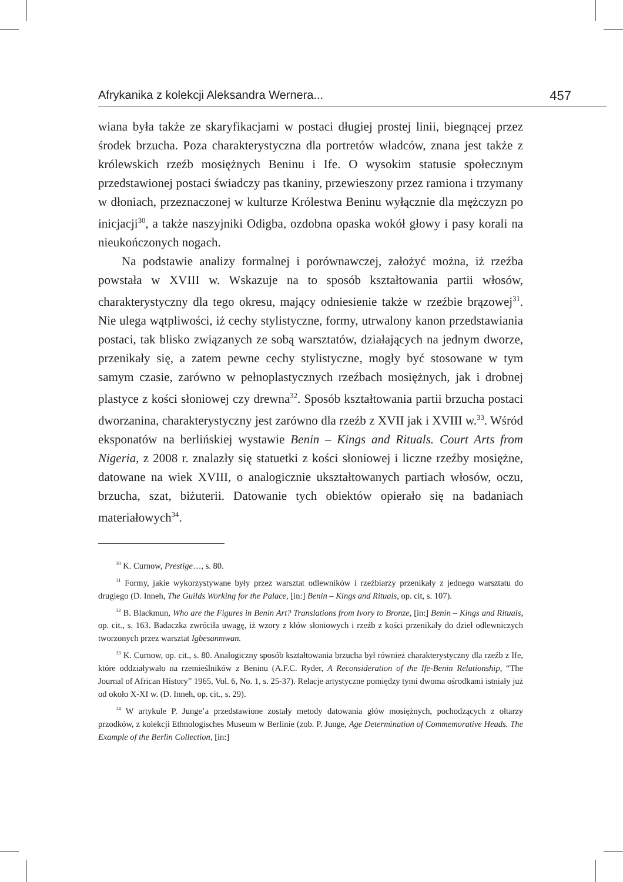Afrykanika z kolekcji Aleksandra Wernera... 457
wiana była także ze skaryfikacjami w postaci długiej prostej linii, biegnącej przez środek brzucha. Poza charakterystyczna dla portretów władców, znana jest także z królewskich rzeźb mosiężnych Beninu i Ife. O wysokim statusie społecznym przedstawionej postaci świadczy pas tkaniny, przewieszony przez ramiona i trzymany w dłoniach, przeznaczonej w kulturze Królestwa Beninu wyłącznie dla mężczyzn po inicjacji<sup>30</sup>, a także naszyjniki Odigba, ozdobna opaska wokół głowy i pasy korali na nieukończonych nogach.
Na podstawie analizy formalnej i porównawczej, założyć można, iż rzeźba powstała w XVIII w. Wskazuje na to sposób kształtowania partii włosów, charakterystyczny dla tego okresu, mający odniesienie także w rzeźbie brązowej<sup>31</sup>. Nie ulega wątpliwości, iż cechy stylistyczne, formy, utrwalony kanon przedstawiania postaci, tak blisko związanych ze sobą warsztatów, działających na jednym dworze, przenikały się, a zatem pewne cechy stylistyczne, mogły być stosowane w tym samym czasie, zarówno w pełnoplastycznych rzeźbach mosiężnych, jak i drobnej plastyce z kości słoniowej czy drewna<sup>32</sup>. Sposób kształtowania partii brzucha postaci dworzanina, charakterystyczny jest zarówno dla rzeźb z XVII jak i XVIII w.<sup>33</sup>. Wśród eksponatów na berlińskiej wystawie Benin – Kings and Rituals. Court Arts from Nigeria, z 2008 r. znalazły się statuetki z kości słoniowej i liczne rzeźby mosiężne, datowane na wiek XVIII, o analogicznie ukształtowanych partiach włosów, oczu, brzucha, szat, biżuterii. Datowanie tych obiektów opierało się na badaniach materiałowych<sup>34</sup>.
<sup>30</sup> K. Curnow, Prestige…, s. 80.
<sup>31</sup> Formy, jakie wykorzystywane były przez warsztat odlewników i rzeźbiarzy przenikały z jednego warsztatu do drugiego (D. Inneh, The Guilds Working for the Palace, [in:] Benin – Kings and Rituals, op. cit, s. 107).
<sup>32</sup> B. Blackmun, Who are the Figures in Benin Art? Translations from Ivory to Bronze, [in:] Benin – Kings and Rituals, op. cit., s. 163. Badaczka zwróciła uwagę, iż wzory z kłów słoniowych i rzeźb z kości przenikały do dzieł odlewniczych tworzonych przez warsztat Igbesanmwan.
<sup>33</sup> K. Curnow, op. cit., s. 80. Analogiczny sposób kształtowania brzucha był również charakterystyczny dla rzeźb z Ife, które oddziaływało na rzemieślników z Beninu (A.F.C. Ryder, A Reconsideration of the Ife-Benin Relationship, “The Journal of African History” 1965, Vol. 6, No. 1, s. 25-37). Relacje artystyczne pomiędzy tymi dwoma ośrodkami istniały już od około X-XI w. (D. Inneh, op. cit., s. 29).
<sup>34</sup> W artykule P. Junge’a przedstawione zostały metody datowania głów mosiężnych, pochodzących z ołtarzy przodków, z kolekcji Ethnologisches Museum w Berlinie (zob. P. Junge, Age Determination of Commemorative Heads. The Example of the Berlin Collection, [in:]